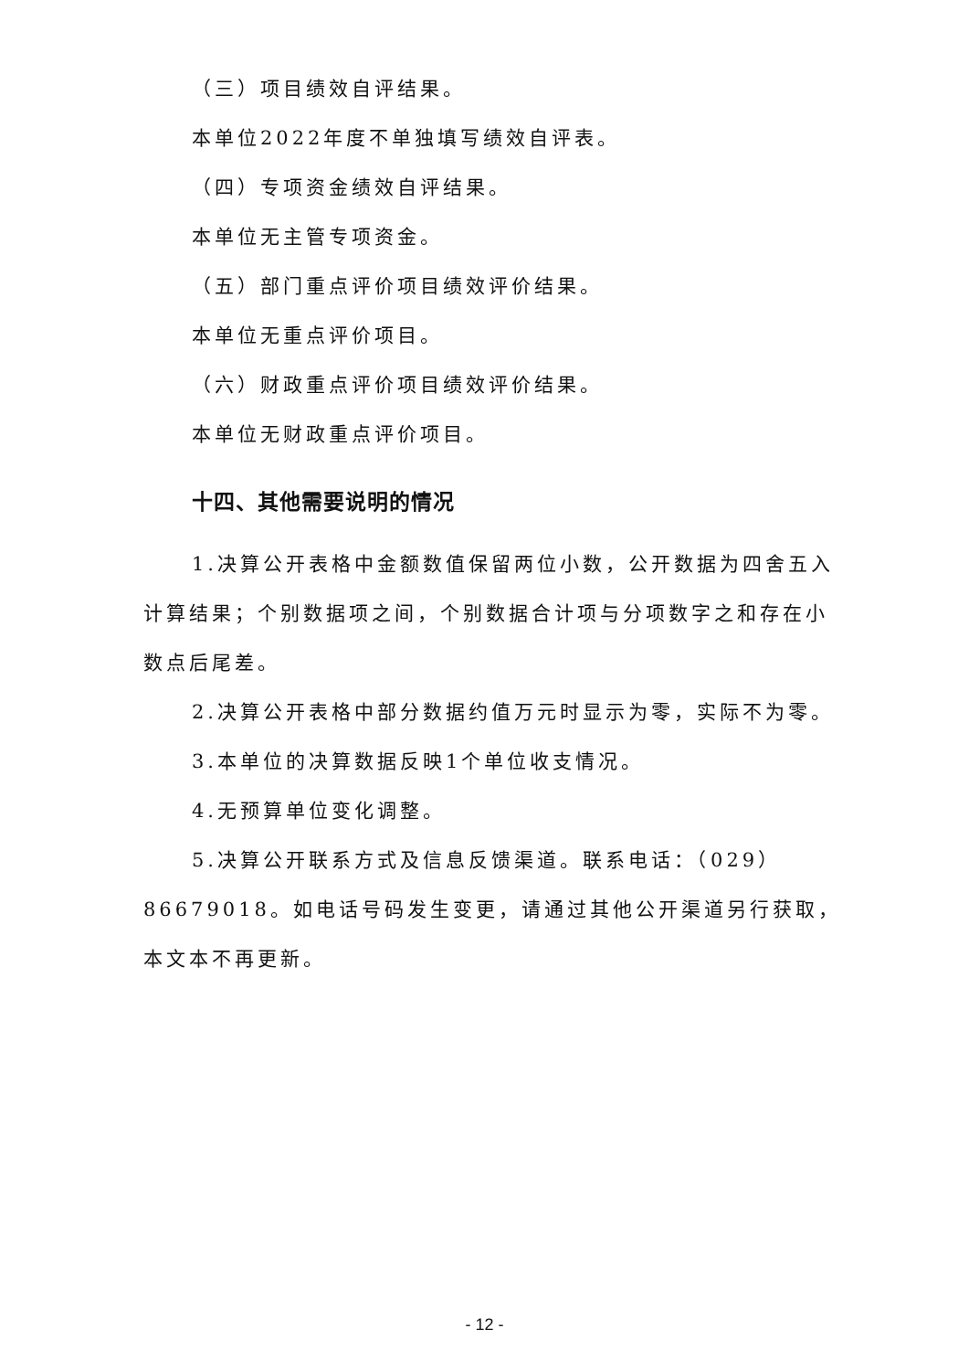（三）项目绩效自评结果。
本单位2022年度不单独填写绩效自评表。
（四）专项资金绩效自评结果。
本单位无主管专项资金。
（五）部门重点评价项目绩效评价结果。
本单位无重点评价项目。
（六）财政重点评价项目绩效评价结果。
本单位无财政重点评价项目。
十四、其他需要说明的情况
1.决算公开表格中金额数值保留两位小数，公开数据为四舍五入计算结果；个别数据项之间，个别数据合计项与分项数字之和存在小数点后尾差。
2.决算公开表格中部分数据约值万元时显示为零，实际不为零。
3.本单位的决算数据反映1个单位收支情况。
4.无预算单位变化调整。
5.决算公开联系方式及信息反馈渠道。联系电话：（029）86679018。如电话号码发生变更，请通过其他公开渠道另行获取，本文本不再更新。
- 12 -